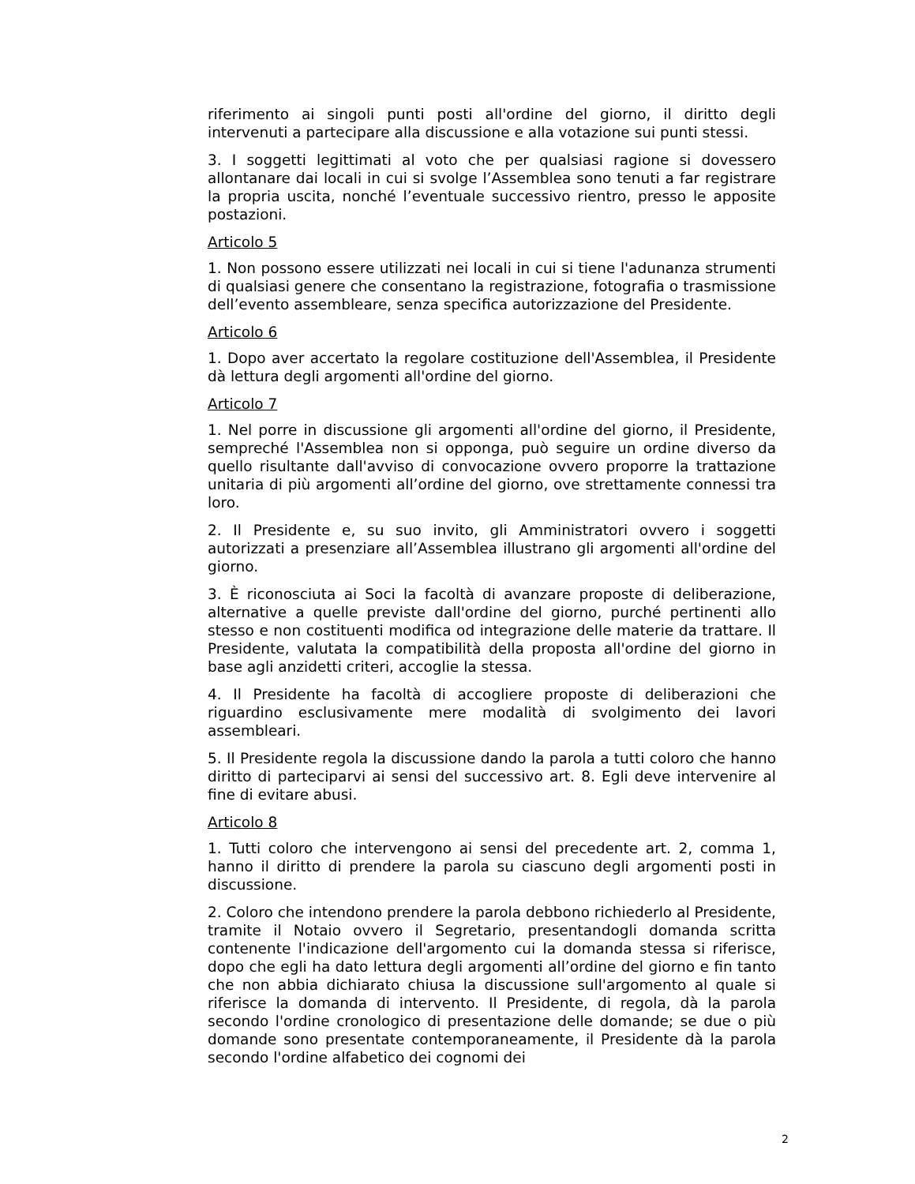riferimento ai singoli punti posti all'ordine del giorno, il diritto degli intervenuti a partecipare alla discussione e alla votazione sui punti stessi.
3. I soggetti legittimati al voto che per qualsiasi ragione si dovessero allontanare dai locali in cui si svolge l’Assemblea sono tenuti a far registrare la propria uscita, nonché l’eventuale successivo rientro, presso le apposite postazioni.
Articolo 5
1. Non possono essere utilizzati nei locali in cui si tiene l'adunanza strumenti di qualsiasi genere che consentano la registrazione, fotografia o trasmissione dell’evento assembleare, senza specifica autorizzazione del Presidente.
Articolo 6
1. Dopo aver accertato la regolare costituzione dell'Assemblea, il Presidente dà lettura degli argomenti all'ordine del giorno.
Articolo 7
1. Nel porre in discussione gli argomenti all'ordine del giorno, il Presidente, sempreché l'Assemblea non si opponga, può seguire un ordine diverso da quello risultante dall'avviso di convocazione ovvero proporre la trattazione unitaria di più argomenti all’ordine del giorno, ove strettamente connessi tra loro.
2. Il Presidente e, su suo invito, gli Amministratori ovvero i soggetti autorizzati a presenziare all’Assemblea illustrano gli argomenti all'ordine del giorno.
3. È riconosciuta ai Soci la facoltà di avanzare proposte di deliberazione, alternative a quelle previste dall'ordine del giorno, purché pertinenti allo stesso e non costituenti modifica od integrazione delle materie da trattare. Il Presidente, valutata la compatibilità della proposta all'ordine del giorno in base agli anzidetti criteri, accoglie la stessa.
4. Il Presidente ha facoltà di accogliere proposte di deliberazioni che riguardino esclusivamente mere modalità di svolgimento dei lavori assembleari.
5. Il Presidente regola la discussione dando la parola a tutti coloro che hanno diritto di parteciparvi ai sensi del successivo art. 8. Egli deve intervenire al fine di evitare abusi.
Articolo 8
1. Tutti coloro che intervengono ai sensi del precedente art. 2, comma 1, hanno il diritto di prendere la parola su ciascuno degli argomenti posti in discussione.
2. Coloro che intendono prendere la parola debbono richiederlo al Presidente, tramite il Notaio ovvero il Segretario, presentandogli domanda scritta contenente l'indicazione dell'argomento cui la domanda stessa si riferisce, dopo che egli ha dato lettura degli argomenti all’ordine del giorno e fin tanto che non abbia dichiarato chiusa la discussione sull'argomento al quale si riferisce la domanda di intervento. Il Presidente, di regola, dà la parola secondo l'ordine cronologico di presentazione delle domande; se due o più domande sono presentate contemporaneamente, il Presidente dà la parola secondo l'ordine alfabetico dei cognomi dei
2